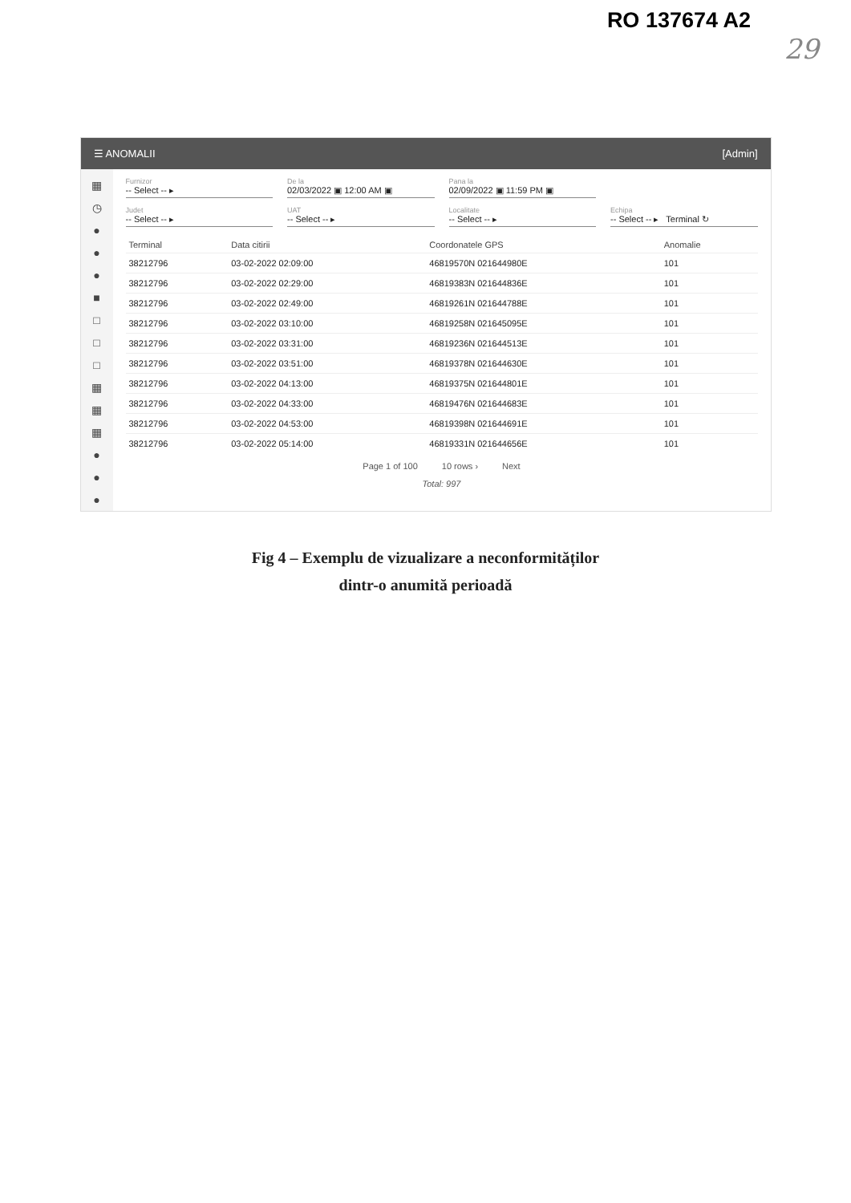RO 137674 A2
29
☰ ANOMALII [Admin]
▦
◷
●
●
●
■
□
□
□
▦
▦
▦
●
●
●
Furnizor
-- Select -- ▸
De la
02/03/2022 ▣ 12:00 AM ▣
Pana la
02/09/2022 ▣ 11:59 PM ▣
Judet
-- Select -- ▸
UAT
-- Select -- ▸
Localitate
-- Select -- ▸
Echipa
-- Select -- ▸ Terminal ↻
| Terminal | Data citirii | Coordonatele GPS | Anomalie |
| --- | --- | --- | --- |
| 38212796 | 03-02-2022 02:09:00 | 46819570N 021644980E | 101 |
| 38212796 | 03-02-2022 02:29:00 | 46819383N 021644836E | 101 |
| 38212796 | 03-02-2022 02:49:00 | 46819261N 021644788E | 101 |
| 38212796 | 03-02-2022 03:10:00 | 46819258N 021645095E | 101 |
| 38212796 | 03-02-2022 03:31:00 | 46819236N 021644513E | 101 |
| 38212796 | 03-02-2022 03:51:00 | 46819378N 021644630E | 101 |
| 38212796 | 03-02-2022 04:13:00 | 46819375N 021644801E | 101 |
| 38212796 | 03-02-2022 04:33:00 | 46819476N 021644683E | 101 |
| 38212796 | 03-02-2022 04:53:00 | 46819398N 021644691E | 101 |
| 38212796 | 03-02-2022 05:14:00 | 46819331N 021644656E | 101 |
Page 1 of 100 10 rows › Next
Total: 997
Fig 4 – Exemplu de vizualizare a neconformităților
dintr-o anumită perioadă